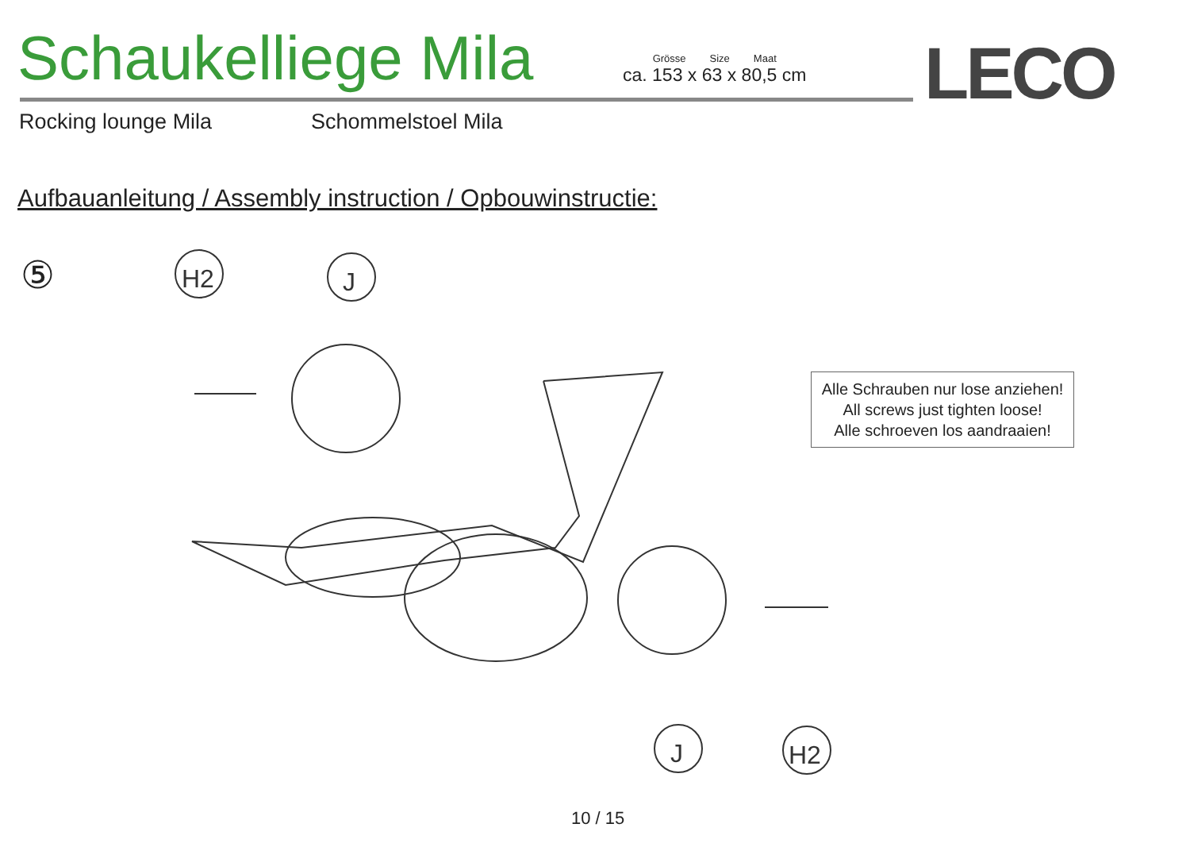H2
J
J
H2
Schaukelliege Mila
Grösse Size Maat
ca. 153 x 63 x 80,5 cm
LECO
Rocking lounge Mila Schommelstoel Mila
Aufbauanleitung / Assembly instruction / Opbouwinstructie:
⑤
Alle Schrauben nur lose anziehen!
All screws just tighten loose!
Alle schroeven los aandraaien!
10 / 15